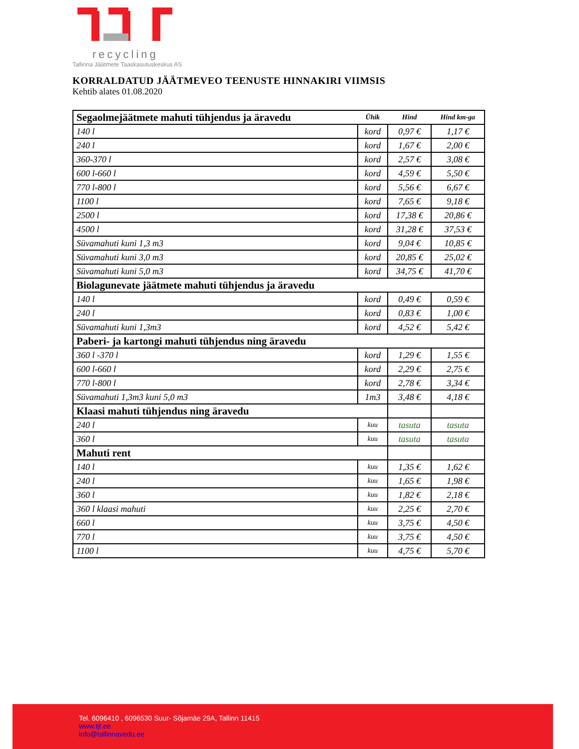recycling
Tallinna Jäätmete Taaskasutuskeskus AS
KORRALDATUD JÄÄTMEVEO TEENUSTE HINNAKIRI VIIMSIS
Kehtib alates 01.08.2020
| Segaolmejäätmete mahuti tühjendus ja äravedu | Ühik | Hind | Hind km-ga |
| 140 l | kord | 0,97 € | 1,17 € |
| 240 l | kord | 1,67 € | 2,00 € |
| 360-370 l | kord | 2,57 € | 3,08 € |
| 600 l-660 l | kord | 4,59 € | 5,50 € |
| 770 l-800 l | kord | 5,56 € | 6,67 € |
| 1100 l | kord | 7,65 € | 9,18 € |
| 2500 l | kord | 17,38 € | 20,86 € |
| 4500 l | kord | 31,28 € | 37,53 € |
| Süvamahuti kuni 1,3 m3 | kord | 9,04 € | 10,85 € |
| Süvamahuti kuni 3,0 m3 | kord | 20,85 € | 25,02 € |
| Süvamahuti kuni 5,0 m3 | kord | 34,75 € | 41,70 € |
| Biolagunevate jäätmete mahuti tühjendus ja äravedu | | | |
| 140 l | kord | 0,49 € | 0,59 € |
| 240 l | kord | 0,83 € | 1,00 € |
| Süvamahuti kuni 1,3m3 | kord | 4,52 € | 5,42 € |
| Paberi- ja kartongi mahuti tühjendus ning äravedu | | | |
| 360 l -370 l | kord | 1,29 € | 1,55 € |
| 600 l-660 l | kord | 2,29 € | 2,75 € |
| 770 l-800 l | kord | 2,78 € | 3,34 € |
| Süvamahuti 1,3m3 kuni 5,0 m3 | 1m3 | 3,48 € | 4,18 € |
| Klaasi mahuti tühjendus ning äravedu | | | |
| 240 l | kuu | tasuta | tasuta |
| 360 l | kuu | tasuta | tasuta |
| Mahuti rent | | | |
| 140 l | kuu | 1,35 € | 1,62 € |
| 240 l | kuu | 1,65 € | 1,98 € |
| 360 l | kuu | 1,82 € | 2,18 € |
| 360 l klaasi mahuti | kuu | 2,25 € | 2,70 € |
| 660 l | kuu | 3,75 € | 4,50 € |
| 770 l | kuu | 3,75 € | 4,50 € |
| 1100 l | kuu | 4,75 € | 5,70 € |
Tel. 6096410 , 6096530 Suur- Sõjamäe 29A, Tallinn 11415
www.tjt.ee
info@tallinnavedu.ee